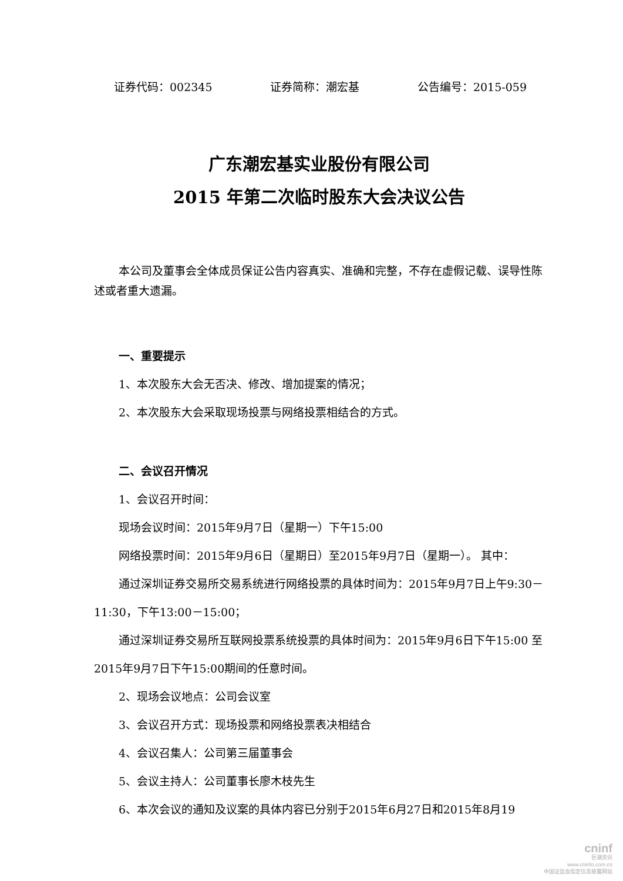证券代码：002345 证券简称：潮宏基 公告编号：2015-059
广东潮宏基实业股份有限公司
2015 年第二次临时股东大会决议公告
本公司及董事会全体成员保证公告内容真实、准确和完整，不存在虚假记载、误导性陈述或者重大遗漏。
一、重要提示
1、本次股东大会无否决、修改、增加提案的情况；
2、本次股东大会采取现场投票与网络投票相结合的方式。
二、会议召开情况
1、会议召开时间：
现场会议时间：2015年9月7日（星期一）下午15:00
网络投票时间：2015年9月6日（星期日）至2015年9月7日（星期一）。 其中：
通过深圳证券交易所交易系统进行网络投票的具体时间为：2015年9月7日上午9:30－11:30，下午13:00－15:00；
通过深圳证券交易所互联网投票系统投票的具体时间为：2015年9月6日下午15:00 至2015年9月7日下午15:00期间的任意时间。
2、现场会议地点：公司会议室
3、会议召开方式：现场投票和网络投票表决相结合
4、会议召集人：公司第三届董事会
5、会议主持人：公司董事长廖木枝先生
6、本次会议的通知及议案的具体内容已分别于2015年6月27日和2015年8月19
cninf
巨潮资讯
www.cninfo.com.cn
中国证监会指定信息披露网站